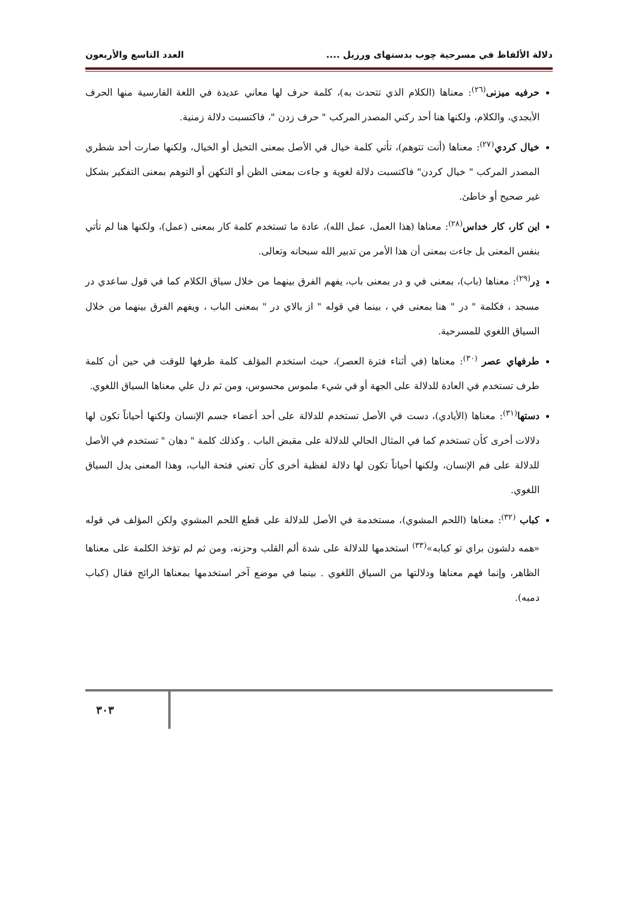دلالة الألفاظ في مسرحية چوب بدستهای ورزيل .... العدد التاسع والأربعون
حرفيه ميزنى<sup>(٢٦)</sup>: معناها (الكلام الذي تتحدث به)، كلمة حرف لها معاني عديدة في اللغة الفارسية منها الحرف الأبجدي، والكلام، ولكنها هنا أحد ركني المصدر المركب " حرف زدن "، فاكتسبت دلالة زمنية.
خيال كردي<sup>(٢٧)</sup>: معناها (أنت تتوهم)، تأتي كلمة خيال في الأصل بمعنى التخيل أو الخيال، ولكنها صارت أحد شطري المصدر المركب " خيال كردن" فاكتسبت دلالة لغوية و جاءت بمعنى الظن أو التكهن أو التوهم بمعنى التفكير بشكل غير صحيح أو خاطئ.
اين كار، كار خداس<sup>(٢٨)</sup>: معناها (هذا العمل، عمل الله)، عادة ما تستخدم كلمة كار بمعنى (عمل)، ولكنها هنا لم تأتي بنفس المعنى بل جاءت بمعنى أن هذا الأمر من تدبير الله سبحانه وتعالى.
دِر<sup>(٢٩)</sup>: معناها (باب)، بمعنى في و در بمعنى باب، يفهم الفرق بينهما من خلال سياق الكلام كما في قول ساعدي در مسجد ، فكلمة " در " هنا بمعنى في ، بينما في قوله " از بالاي در " بمعنى الباب ، ويفهم الفرق بينهما من خلال السياق اللغوي للمسرحية.
طرفهاي عصر <sup>(٣٠)</sup>: معناها (في أثناء فترة العصر)، حيث استخدم المؤلف كلمة طرفها للوقت في حين أن كلمة طرف تستخدم في العادة للدلالة على الجهة أو في شيء ملموس محسوس، ومن ثم دل علي معناها السياق اللغوي.
دستها<sup>(٣١)</sup>: معناها (الأيادي)، دست في الأصل تستخدم للدلالة على أحد أعضاء جسم الإنسان ولكنها أحياناً تكون لها دلالات أخرى كأن تستخدم كما في المثال الحالي للدلالة على مقبض الباب . وكذلك كلمة " دهان " تستخدم في الأصل للدلالة على فم الإنسان، ولكنها أحياناً تكون لها دلالة لفظية أخرى كأن تعني فتحة الباب، وهذا المعنى يدل السياق اللغوي.
كباب <sup>(٣٢)</sup>: معناها (اللحم المشوي)، مستخدمة في الأصل للدلالة على قطع اللحم المشوي ولكن المؤلف في قوله «همه دلشون براي تو كبابه»<sup>(٣٣)</sup> استخدمها للدلالة على شدة ألم القلب وحزنه، ومن ثم لم تؤخذ الكلمة على معناها الظاهر، وإنما فهم معناها ودلالتها من السياق اللغوي . بينما في موضع آخر استخدمها بمعناها الرائج فقال (كباب دمبه).
٣٠٣